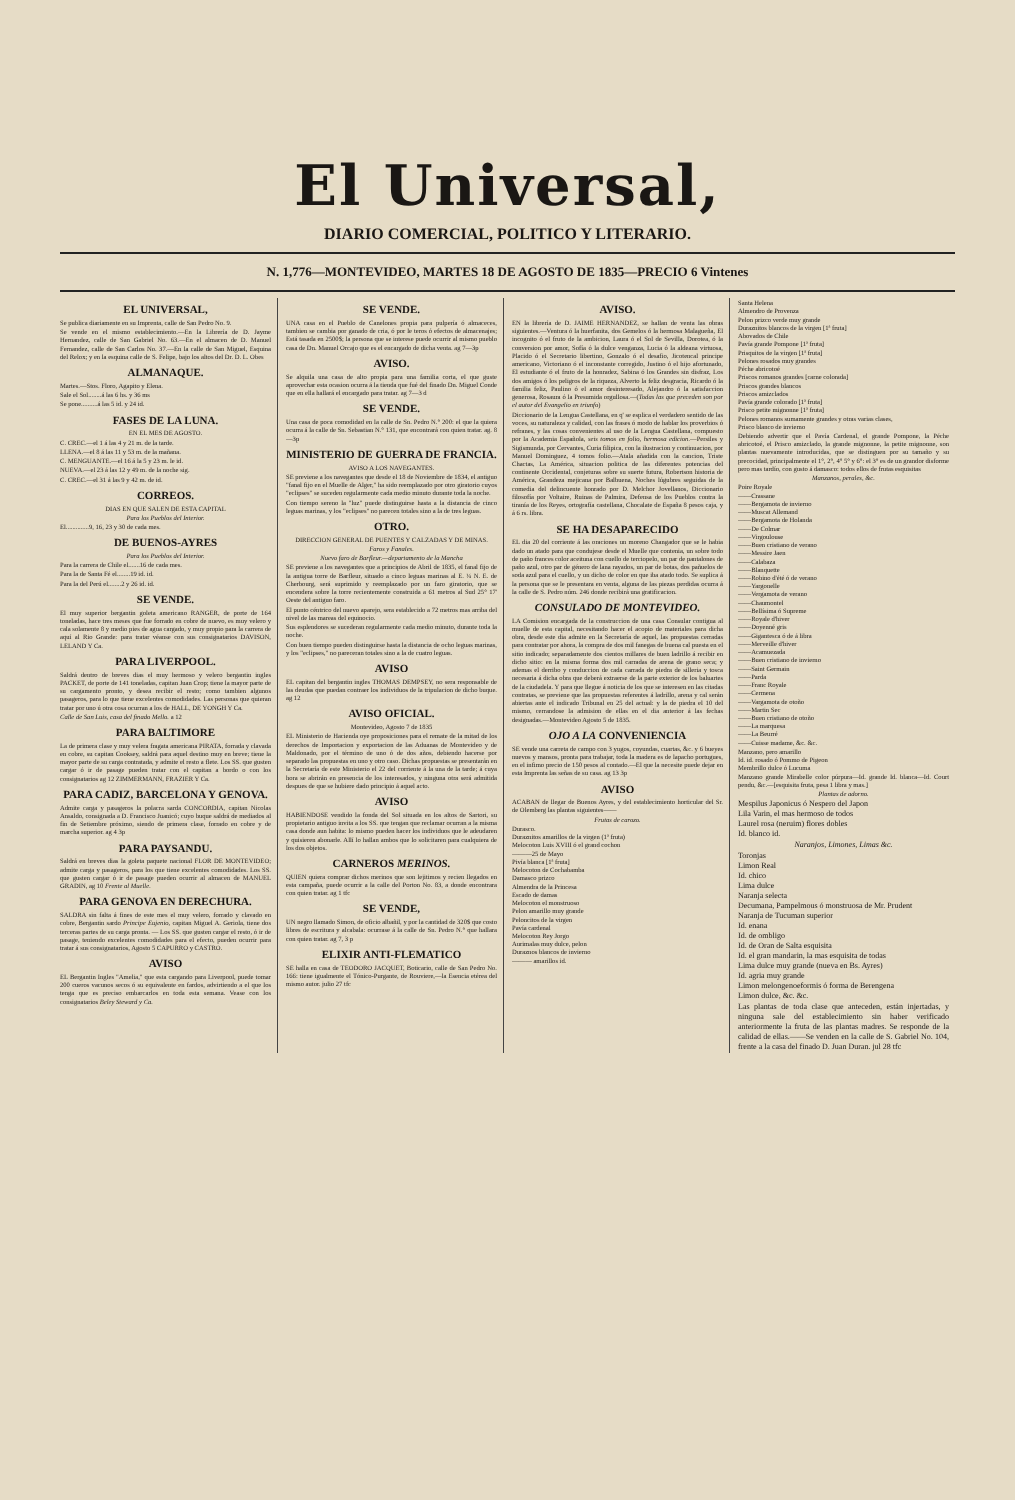El Universal,
DIARIO COMERCIAL, POLITICO Y LITERARIO.
N. 1,776—MONTEVIDEO, MARTES 18 DE AGOSTO DE 1835—PRECIO 6 Vintenes
EL UNIVERSAL,
Se publica diariamente en su Imprenta, calle de San Pedro No. 9.
Se vende en el mismo establecimiento.—En la Librería de D. Jayme Hernandez, calle de San Gabriel No. 63.—En el almacen de D. Manuel Fernandez, calle de San Carlos No. 37.—En la calle de San Miguel, Esquina del Relox; y en la esquina calle de S. Felipe, bajo los altos del Dr. D. L. Obes
ALMANAQUE.
Martes.—Stos. Floro, Agapito y Elena.
Sale el Sol........á las 6 hs. y 36 ms
Se pone..........á las 5 id. y 24 id.
FASES DE LA LUNA.
EN EL MES DE AGOSTO.
C. CREC.—el 1 á las 4 y 21 m. de la tarde.
LLENA.—el 8 á las 11 y 53 m. de la mañana.
C. MENGUANTE.—el 16 á la 5 y 23 m. le id.
NUEVA.—el 23 á las 12 y 49 m. de la noche sig.
C. CREC.—el 31 á las 9 y 42 m. de id.
CORREOS.
DIAS EN QUE SALEN DE ESTA CAPITAL
Para los Pueblos del Interior.
El..............9, 16, 23 y 30 de cada mes.
DE BUENOS-AYRES
Para los Pueblos del Interior.
Para la carrera de Chile el.......16 de cada mes.
Para la de Santa Fé el........19 id. id.
Para la del Perú el........2 y 26 id. id.
SE VENDE.
El muy superior bergantin goleta americano RANGER, de porte de 164 toneladas, hace tres meses que fue forrado en cobre de nuevo, es muy velero y cala solamente 8 y medio pies de agua cargado, y muy propio para la carrera de aquí al Rio Grande: para tratar véanse con sus consignatarios DAVISON, LELAND Y Ca.
PARA LIVERPOOL.
Saldrá dentro de breves dias el muy hermoso y velero bergantin ingles PACKET, de porte de 141 toneladas, capitan Juan Crop; tiene la mayor parte de su cargamento pronto, y desea recibir el resto; como tambien algunos pasageros, para lo que tiene excelentes comodidades. Las personas que quieran tratar por uno ú otra cosa ocurran a los de HALL, DE YONGH Y Ca.
Calle de San Luis, casa del finado Mello. a 12
PARA BALTIMORE
La de primera clase y muy velera fragata americana PIRATA, forrada y clavada en cobre, su capitan Cooksey, saldrá para aquel destino muy en breve; tiene la mayor parte de su carga contratada, y admite el resto a flete. Los SS. que gusten cargar ó ir de pasage pueden tratar con el capitan a bordo o con los consignatarios ag 12 ZIMMERMANN, FRAZIER Y Ca.
PARA CADIZ, BARCELONA Y GENOVA.
Admite carga y pasageros la polacra sarda CONCORDIA, capitan Nicolas Ansaldo, consignada a D. Francisco Juanicó; cuyo buque saldrá de mediados al fin de Setiembre próximo, siendo de primera clase, forrado en cobre y de marcha superior. ag 4 3p
PARA PAYSANDU.
Saldrá en breves dias la goleta paquete nacional FLOR DE MONTEVIDEO; admite carga y pasageros, para los que tiene excelentes comodidades. Los SS. que gusten cargar ó ir de pasage pueden ocurrir al almacen de MANUEL GRADIN, ag 10 Frente al Muelle.
PARA GENOVA EN DERECHURA.
SALDRA sin falta á fines de este mes el muy velero, forrado y clavado en cobre, Bergantin sardo Principe Eujenio, capitan Miguel A. Geriola, tiene dos terceras partes de su carga pronta. — Los SS. que gusten cargar el resto, ó ir de pasage, teniendo excelentes comodidades para el efecto, pueden ocurrir para tratar á sus consignatarios, Agosto 5 CAPURRO y CASTRO.
AVISO
EL Bergantin Ingles "Amelia," que esta cargando para Liverpool, puede tomar 200 cueros vacunos secos ó su equivalente en fardos, advirtiendo a el que los tenga que es preciso embarcarlos en toda esta semana. Vease con los consignatarios Beley Steward y Ca.
SE VENDE.
UNA casa en el Pueblo de Canelones propia para pulpería ó almaceces, tambien se cambia por ganado de cria, ó por le teros ó efectos de almacenajes; Está tasada en 2500$; la persona que se interese puede ocurrir al mismo pueblo casa de Dn. Manuel Orcajo que es el encargado de dicha venta. ag 7—3p
AVISO.
Se alquila una casa de alto propia para una familia corta, el que guste aprovechar esta ocasion ocurra á la tienda que fué del finado Dn. Miguel Conde que en ella hallará el encargado para tratar. ag 7—3 d
SE VENDE.
Una casa de poca comodidad en la calle de Sn. Pedro N.° 200: el que la quiera ocurra á la calle de Sn. Sebastian N.° 131, que encontrará con quien tratar. ag. 8—3p
MINISTERIO DE GUERRA DE FRANCIA.
AVISO A LOS NAVEGANTES.
SE previene a los navegantes que desde el 18 de Noviembre de 1834, el antiguo "fanal fijo en el Muelle de Alger," ha sido reemplazado por otro giratorio cuyos "eclipses" se suceden regularmente cada medio minuto durante toda la noche.
Con tiempo sereno la "luz" puede distinguirse hasta a la distancia de cinco leguas marinas, y los "eclipses" no parecen totales sino a la de tres leguas.
OTRO.
DIRECCION GENERAL DE PUENTES Y CALZADAS Y DE MINAS.
Faros y Fanales.
Nuevo faro de Barfleur.—departamento de la Mancha
SE previene a los navegantes que a principios de Abril de 1835, el fanal fijo de la antigua torre de Barfleur, situado a cinco leguas marinas al E. ¼ N. E. de Cherbourg, será suprimido y reemplazado por un faro giratorio, que se encendera sobre la torre recientemente construida a 61 metros al Sud 25° 17' Oeste del antiguo faro.
El punto céntrico del nuevo aparejo, sera establecido a 72 metros mas arriba del nivel de las mareas del equinocio.
Sus esplendores se sucederan regularmente cada medio minuto, durante toda la noche.
Con buen tiempo pueden distinguirse hasta la distancia de ocho leguas marinas, y los "eclipses," no pareceran totales sino a la de cuatro leguas.
AVISO
EL capitan del bergantin ingles THOMAS DEMPSEY, no sera responsable de las deudas que puedan contraer los individuos de la tripulacion de dicho buque. ag 12
AVISO OFICIAL.
Montevideo, Agosto 7 de 1835
EL Ministerio de Hacienda oye proposiciones para el remate de la mitad de los derechos de Importacion y exportacion de las Aduanas de Montevideo y de Maldonado, por el término de uno ó de dos años, debiendo hacerse por separado las propuestas en uno y otro caso. Dichas propuestas se presentarán en la Secretaría de este Ministerio el 22 del corriente á la una de la tarde; á cuya hora se abrirán en presencia de los interesados, y ninguna otra será admitida despues de que se hubiere dado principio á aquel acto.
AVISO
HABIENDOSE vendido la fonda del Sol situada en los altos de Sartori, su propietario antiguo invita a los SS. que tengan que reclamar ocurran a la misma casa donde aun habita: lo mismo pueden hacer los individuos que le adeudaren y quisieren abonarle. Allí lo hallan ambos que lo solicitaren para cualquiera de los dos objetos.
CARNEROS MERINOS.
QUIEN quiera comprar dichos merinos que son lejitimos y recien llegados en esta campaña, puede ocurrir a la calle del Porton No. 83, a donde encontrara con quien tratar. ag 1 tfc
SE VENDE,
UN negro llamado Simon, de oficio albañil, y por la cantidad de 320$ que costo libres de escritura y alcabala: ocurrase á la calle de Sn. Pedro N.° que hallara con quien tratar. ag 7, 3 p
ELIXIR ANTI-FLEMATICO
SE halla en casa de TEODORO JACQUET, Boticario, calle de San Pedro No. 166: tiene igualmente el Tónico-Purgante, de Rouviere,—la Esencia etérea del mismo autor. julio 27 tfc
AVISO.
EN la librería de D. JAIME HERNANDEZ, se hallan de venta las obras siguientes.—Ventura ó la huerfanita, dos Gemelos ó la hermosa Malagueña, El incognito ó el fruto de la ambicion, Laura ó el Sol de Sevilla, Dorotea, ó la conversion por amor, Sofía ó la dulce venganza, Lucia ó la aldeana virtuosa, Placido ó el Secretario libertino, Gonzalo ó el desafio, Jicotencal principe americano, Victoriano ó el inconstante corregido, Justino ó el hijo afortunado, El estudiante ó el fruto de la honradez, Sabina ó los Grandes sin disfraz, Los dos amigos ó los peligros de la riqueza, Alverto la feliz desgracia, Ricardo ó la familia feliz, Paulino ó el amor desinteresado, Alejandro ó la satisfaccion generosa, Rosaura ó la Presumida orgullosa.—(Todas las que preceden son por el autor del Evangelio en triunfo)
Diccionario de la Lengua Castellana, en q' se esplica el verdadero sentido de las voces, su naturaleza y calidad, con las frases ó modo de hablar los proverbios ó refranes, y las cosas convenientes al uso de la Lengua Castellana, compuesto por la Academia Española, seis tomos en folio, hermosa edicion.—Persiles y Sigismunda, por Cervantes, Curia filipica, con la ilustracion y continuacion, por Manuel Dominguez, 4 tomos folio.—Atala añadida con la cancion, Triste Chactas, La América, situacion politica de las diferentes potencias del continente Occidental, conjeturas sobre su suerte futura, Robertson historia de América, Grandeza mejicana por Balbuena, Noches lúgubres seguidas de la comedia del delincuente honrado por D. Melchor Jovellanos, Diccionario filosofía por Voltaire, Ruinas de Palmira, Defensa de los Pueblos contra la tiranía de los Reyes, ortografía castellana, Chocalate de España 8 pesos caja, y á 6 rs. libra.
SE HA DESAPARECIDO
EL dia 20 del corriente á las oraciones un moreno Changador que se le habia dado un atado para que condujese desde el Muelle que contenia, un sobre todo de paño frances color aceituna con cuello de terciopelo, un par de pantalones de paño azul, otro par de género de lana rayados, un par de botas, dos pañuelos de soda azul para el cuello, y un dicho de color en que iba atado todo. Se suplica á la persona que se le presentara en venta, alguna de las piezas perdidas ocurra á la calle de S. Pedro núm. 246 donde recibirá una gratificacion.
CONSULADO DE MONTEVIDEO.
LA Comision encargada de la construccion de una casa Consular contigua al muelle de esta capital, necesitando hacer el acopio de materiales para dicha obra, desde este dia admite en la Secretaría de aquel, las propuestas cerradas para contratar por ahora, la compra de dos mil fanegas de buena cal puesta en el sitio indicado; separadamente dos cientos millares de buen ladrillo á recibir en dicho sitio: en la misma forma dos mil carradas de arena de grano seca; y ademas el derribo y conduccion de cada carrada de piedra de silleria y tosca necesaria á dicha obra que deberá extraerse de la parte exterior de los baluartes de la ciudadela. Y para que llegue á noticia de los que se interesen en las citadas contratas, se previene que las propuestas referentes á ladrillo, arena y cal serán abiertas ante el indicado Tribunal en 25 del actual: y la de piedra el 10 del mismo, cerrandose la admision de ellas en el dia anterior á las fechas designadas.—Montevideo Agosto 5 de 1835.
OJO A LA CONVENIENCIA
SE vende una carreta de campo con 3 yugos, coyundas, cuartas, &c. y 6 bueyes nuevos y mansos, pronta para trabajar, toda la madera es de lapacho portugues, en el infimo precio de 150 pesos al contado.—El que la necesite puede dejar en esta Imprenta las señas de su casa. ag 13 3p
AVISO
ACABAN de llegar de Buenos Ayres, y del establecimiento horticular del Sr. de Olemberg las plantas siguientes——
Frutas de carozo.
Durasco.
Duraznitos amarillos de la virgen (1ª fruta)
Melocoton Luis XVIII ó el grand cochon
———25 de Mayo
Pivía blanca [1ª fruta]
Melocoton de Cochabamba
Damasco prizco
Almendra de la Princesa
Escado de damas
Melocoton el monstruoso
Pelon amarillo muy grande
Peloncitos de la virgen
Pavía cardenal
Melocoton Rey Jorgo
Aurimalas muy dulce, pelon
Duraznos blancos de invierno
——— amarillos id.
Santa Helena
Almendro de Provenza
Pelon prizco verde muy grande
Duraznitos blancos de la virgen [1ª fruta]
Abovados de Chile
Pavía grande Pompone [1ª fruta]
Prisquitos de la virgen [1ª fruta]
Pelones rosados muy grandes
Péche abricotoé
Priscos romanos grandes [carne colorada]
Priscos grandes blancos
Priscos amizclados
Pavía grande colorado [1ª fruta]
Prisco petite mignonne [1ª fruta]
Pelones romanos sumamente grandes y otras varias clases,
Prisco blanco de invierno
Debiendo advertir que el Pavía Cardenal, el grande Pompone, la Péche abricotoé, el Prisco amizclado, la grande mignonne, la petite mignonne, son plantas nuevamente introducidas, que se distinguen por su tamaño y su precocidad, principalmente el 1°, 2°, 4° 5° y 6°: el 3° es de un grandor disforme pero mas tardío, con gusto á damasco: todos ellos de frutas esquisitas
Manzanos, perales, &c.
Poire Royale
——Crassane
——Bergamota de invierno
——Muscat Allemand
——Bergamota de Holanda
——De Colmar
——Virgoulouse
——Buen cristiano de verano
——Messire Jaen
——Calabaza
——Blanquette
——Robino d'été ó de verano
——Yargonelle
——Vergamota de verano
——Chaumontel
——Bellísima ó Supreme
——Royale d'hiver
——Doyenné gris
——Gigantesca ó de á libra
——Merveille d'hiver
——Acamuezada
——Buen cristiano de invierno
——Saint Germain
——Parda
——Franc Royale
——Cermena
——Vargamota de otoño
——Martin Sec
——Buen cristiano de otoño
——La marquesa
——La Beurré
——Cuisse madame, &c. &c.
Manzano, pero amarillo
Id. id. rosado ó Pommo de Pigeon
Membrillo dulce ó Lucuma
Manzano grande Mirabelle color púrpura—Id. grande Id. blanca—Id. Court pendu, &c.—[esquisita fruta, pesa 1 libra y mas.]
Plantas de adorno.
Mespilus Japonicus ó Nespero del Japon
Lila Varin, el mas hermoso de todos
Laurel rosa (neruim) flores dobles
Id. blanco id.
Naranjos, Limones, Limas &c.
Toronjas
Limon Real
Id. chico
Lima dulce
Naranja selecta
Decumana, Pampelmous ó monstruosa de Mr. Prudent
Naranja de Tucuman superior
Id. enana
Id. de ombligo
Id. de Oran de Salta esquisita
Id. el gran mandarin, la mas esquisita de todas
Lima dulce muy grande (nueva en Bs. Ayres)
Id. agria muy grande
Limon melongenoeformis ó forma de Berengena
Limon dulce, &c. &c.
Las plantas de toda clase que anteceden, están injertadas, y ninguna sale del establecimiento sin haber verificado anteriormente la fruta de las plantas madres. Se responde de la calidad de ellas.——Se venden en la calle de S. Gabriel No. 104, frente a la casa del finado D. Juan Duran. jul 28 tfc